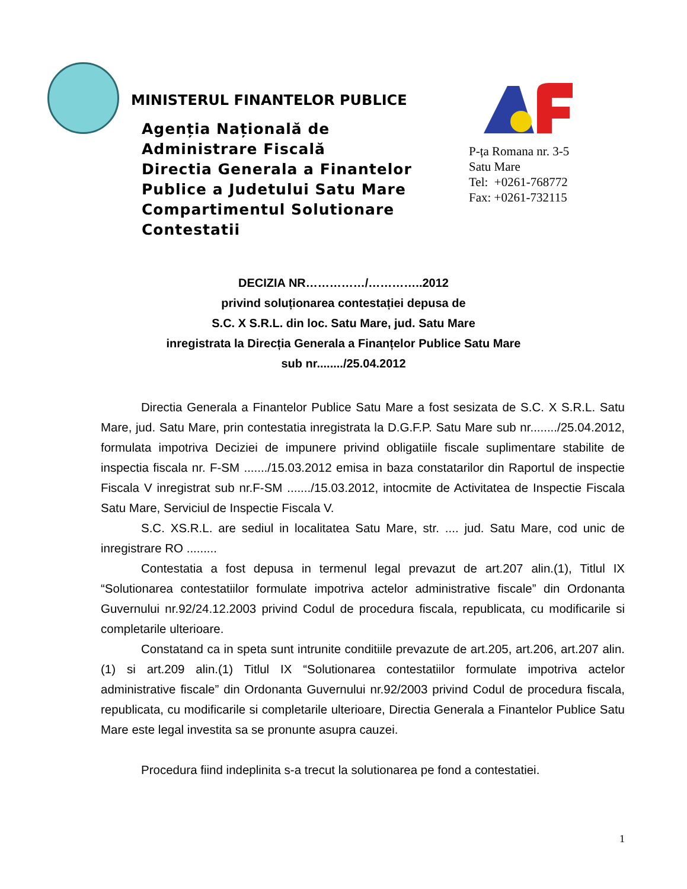MINISTERUL FINANTELOR PUBLICE
Agenția Națională de
Administrare Fiscală
Directia Generala a Finantelor
Publice a Judetului Satu Mare
Compartimentul Solutionare
Contestatii
P-ța Romana nr. 3-5
Satu Mare
Tel: +0261-768772
Fax: +0261-732115
DECIZIA NR……………/…………..2012
privind soluționarea contestației depusa de
S.C. X S.R.L. din loc. Satu Mare, jud. Satu Mare
inregistrata la Direcția Generala a Finanțelor Publice Satu Mare
sub nr......../25.04.2012
Directia Generala a Finantelor Publice Satu Mare a fost sesizata de S.C. X S.R.L. Satu Mare, jud. Satu Mare, prin contestatia inregistrata la D.G.F.P. Satu Mare sub nr......../25.04.2012, formulata impotriva Deciziei de impunere privind obligatiile fiscale suplimentare stabilite de inspectia fiscala nr. F-SM ......./15.03.2012 emisa in baza constatarilor din Raportul de inspectie Fiscala V inregistrat sub nr.F-SM ......./15.03.2012, intocmite de Activitatea de Inspectie Fiscala Satu Mare, Serviciul de Inspectie Fiscala V.
S.C. XS.R.L. are sediul in localitatea Satu Mare, str. .... jud. Satu Mare, cod unic de inregistrare RO .........
Contestatia a fost depusa in termenul legal prevazut de art.207 alin.(1), Titlul IX “Solutionarea contestatiilor formulate impotriva actelor administrative fiscale” din Ordonanta Guvernului nr.92/24.12.2003 privind Codul de procedura fiscala, republicata, cu modificarile si completarile ulterioare.
Constatand ca in speta sunt intrunite conditiile prevazute de art.205, art.206, art.207 alin.(1) si art.209 alin.(1) Titlul IX “Solutionarea contestatiilor formulate impotriva actelor administrative fiscale” din Ordonanta Guvernului nr.92/2003 privind Codul de procedura fiscala, republicata, cu modificarile si completarile ulterioare, Directia Generala a Finantelor Publice Satu Mare este legal investita sa se pronunte asupra cauzei.
Procedura fiind indeplinita s-a trecut la solutionarea pe fond a contestatiei.
1